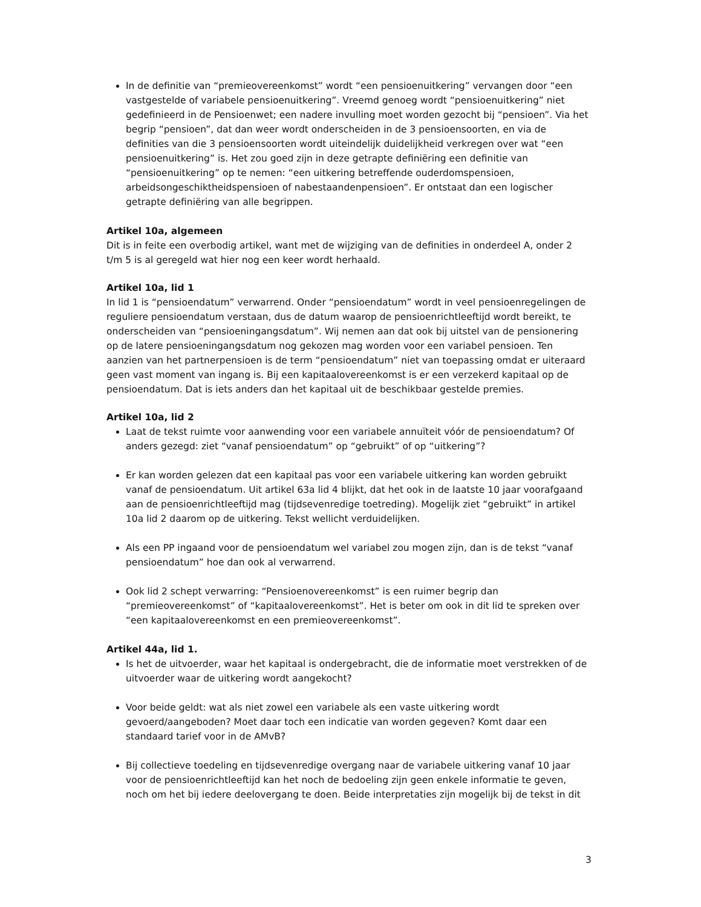In de definitie van “premieovereenkomst” wordt “een pensioenuitkering” vervangen door “een vastgestelde of variabele pensioenuitkering”. Vreemd genoeg wordt “pensioenuitkering” niet gedefinieerd in de Pensioenwet; een nadere invulling moet worden gezocht bij “pensioen”. Via het begrip “pensioen”, dat dan weer wordt onderscheiden in de 3 pensioensoorten, en via de definities van die 3 pensioensoorten wordt uiteindelijk duidelijkheid verkregen over wat “een pensioenuitkering” is. Het zou goed zijn in deze getrapte definiëring een definitie van “pensioenuitkering” op te nemen: “een uitkering betreffende ouderdomspensioen, arbeidsongeschiktheidspensioen of nabestaandenpensioen”. Er ontstaat dan een logischer getrapte definiëring van alle begrippen.
Artikel 10a, algemeen
Dit is in feite een overbodig artikel, want met de wijziging van de definities in onderdeel A, onder 2 t/m 5 is al geregeld wat hier nog een keer wordt herhaald.
Artikel 10a, lid 1
In lid 1 is “pensioendatum” verwarrend. Onder “pensioendatum” wordt in veel pensioenregelingen de reguliere pensioendatum verstaan, dus de datum waarop de pensioenrichtleeftijd wordt bereikt, te onderscheiden van “pensioeningangsdatum”. Wij nemen aan dat ook bij uitstel van de pensionering op de latere pensioeningangsdatum nog gekozen mag worden voor een variabel pensioen. Ten aanzien van het partnerpensioen is de term “pensioendatum” niet van toepassing omdat er uiteraard geen vast moment van ingang is. Bij een kapitaalovereenkomst is er een verzekerd kapitaal op de pensioendatum. Dat is iets anders dan het kapitaal uit de beschikbaar gestelde premies.
Artikel 10a, lid 2
Laat de tekst ruimte voor aanwending voor een variabele annuïteit vóór de pensioendatum? Of anders gezegd: ziet “vanaf pensioendatum” op “gebruikt” of op “uitkering”?
Er kan worden gelezen dat een kapitaal pas voor een variabele uitkering kan worden gebruikt vanaf de pensioendatum. Uit artikel 63a lid 4 blijkt, dat het ook in de laatste 10 jaar voorafgaand aan de pensioenrichtleeftijd mag (tijdsevenredige toetreding). Mogelijk ziet “gebruikt” in artikel 10a lid 2 daarom op de uitkering. Tekst wellicht verduidelijken.
Als een PP ingaand voor de pensioendatum wel variabel zou mogen zijn, dan is de tekst “vanaf pensioendatum” hoe dan ook al verwarrend.
Ook lid 2 schept verwarring: “Pensioenovereenkomst” is een ruimer begrip dan “premieovereenkomst” of “kapitaalovereenkomst”. Het is beter om ook in dit lid te spreken over “een kapitaalovereenkomst en een premieovereenkomst”.
Artikel 44a, lid 1.
Is het de uitvoerder, waar het kapitaal is ondergebracht, die de informatie moet verstrekken of de uitvoerder waar de uitkering wordt aangekocht?
Voor beide geldt: wat als niet zowel een variabele als een vaste uitkering wordt gevoerd/aangeboden? Moet daar toch een indicatie van worden gegeven? Komt daar een standaard tarief voor in de AMvB?
Bij collectieve toedeling en tijdsevenredige overgang naar de variabele uitkering vanaf 10 jaar voor de pensioenrichtleeftijd kan het noch de bedoeling zijn geen enkele informatie te geven, noch om het bij iedere deelovergang te doen. Beide interpretaties zijn mogelijk bij de tekst in dit
3